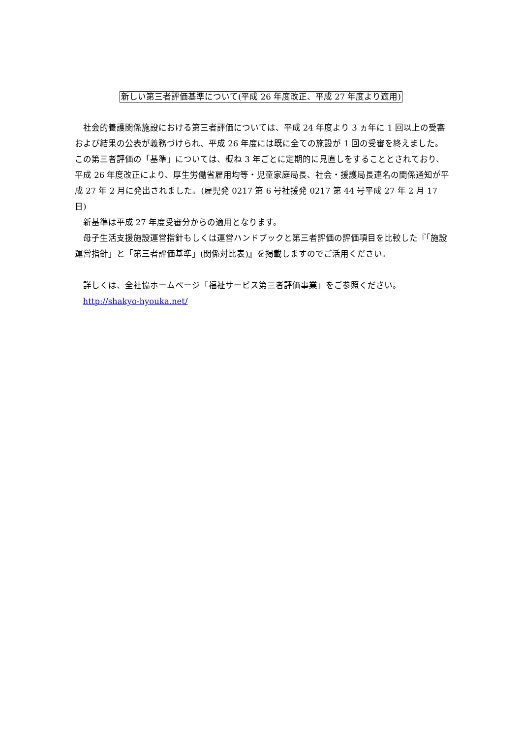新しい第三者評価基準について(平成 26 年度改正、平成 27 年度より適用)
社会的養護関係施設における第三者評価については、平成 24 年度より 3 ヵ年に 1 回以上の受審および結果の公表が義務づけられ、平成 26 年度には既に全ての施設が 1 回の受審を終えました。この第三者評価の「基準」については、概ね 3 年ごとに定期的に見直しをすることとされており、平成 26 年度改正により、厚生労働省雇用均等・児童家庭局長、社会・援護局長連名の関係通知が平成 27 年 2 月に発出されました。(雇児発 0217 第 6 号社援発 0217 第 44 号平成 27 年 2 月 17 日)
新基準は平成 27 年度受審分からの適用となります。
母子生活支援施設運営指針もしくは運営ハンドブックと第三者評価の評価項目を比較した『「施設運営指針」と「第三者評価基準」(関係対比表)』を掲載しますのでご活用ください。
詳しくは、全社協ホームページ「福祉サービス第三者評価事業」をご参照ください。
http://shakyo-hyouka.net/